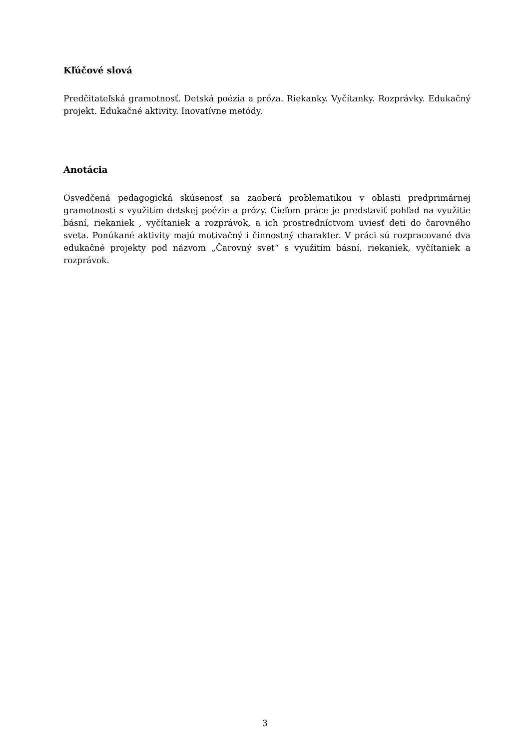Kľúčové slová
Predčitateľská gramotnosť. Detská poézia a próza. Riekanky. Vyčítanky. Rozprávky. Edukačný projekt. Edukačné aktivity. Inovatívne metódy.
Anotácia
Osvedčená pedagogická skúsenosť sa zaoberá problematikou v oblasti predprimárnej gramotnosti s využitím detskej poézie a prózy. Cieľom práce je predstaviť pohľad na využitie básní, riekaniek , vyčítaniek a rozprávok, a ich prostredníctvom uviesť deti do čarovného sveta. Ponúkané aktivity majú motivačný i činnostný charakter. V práci sú rozpracované dva edukačné projekty pod názvom „Čarovný svet“ s využitím básní, riekaniek, vyčítaniek a rozprávok.
3